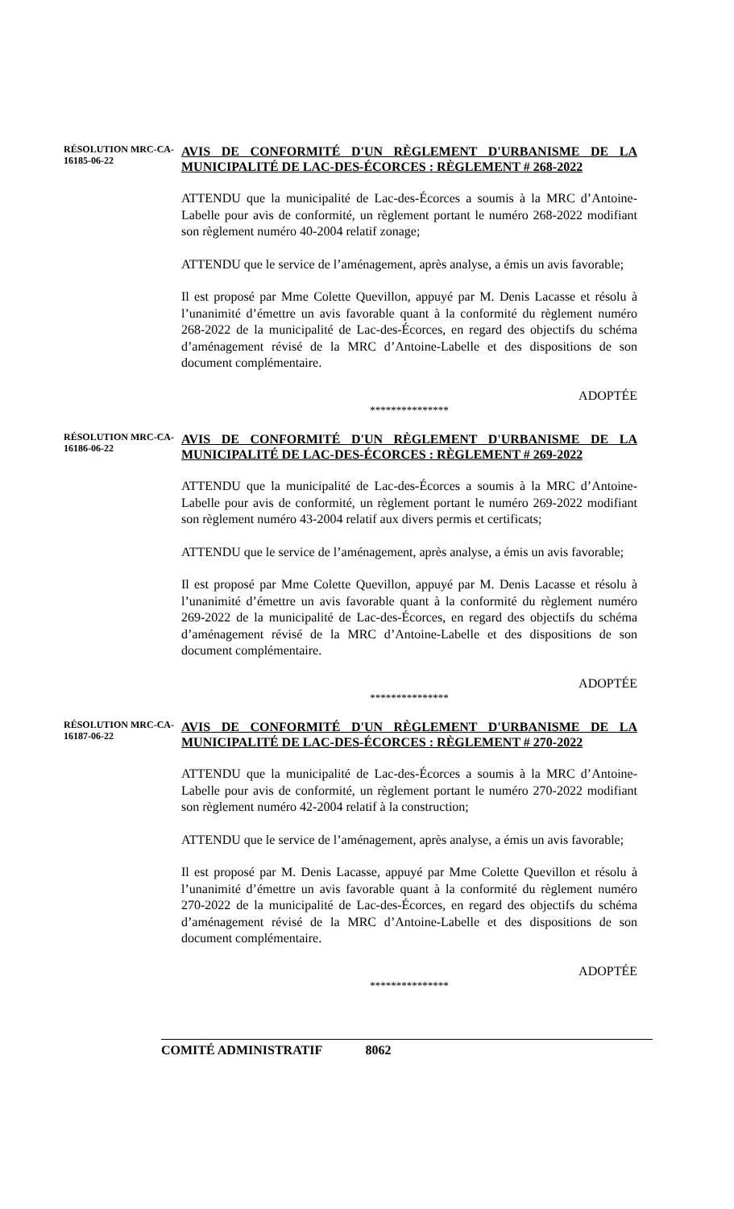RÉSOLUTION MRC-CA- 16185-06-22
AVIS DE CONFORMITÉ D'UN RÈGLEMENT D'URBANISME DE LA MUNICIPALITÉ DE LAC-DES-ÉCORCES : RÈGLEMENT # 268-2022
ATTENDU que la municipalité de Lac-des-Écorces a soumis à la MRC d’Antoine-Labelle pour avis de conformité, un règlement portant le numéro 268-2022 modifiant son règlement numéro 40-2004 relatif zonage;
ATTENDU que le service de l’aménagement, après analyse, a émis un avis favorable;
Il est proposé par Mme Colette Quevillon, appuyé par M. Denis Lacasse et résolu à l’unanimité d’émettre un avis favorable quant à la conformité du règlement numéro 268-2022 de la municipalité de Lac-des-Écorces, en regard des objectifs du schéma d’aménagement révisé de la MRC d’Antoine-Labelle et des dispositions de son document complémentaire.
ADOPTÉE
***************
RÉSOLUTION MRC-CA- 16186-06-22
AVIS DE CONFORMITÉ D'UN RÈGLEMENT D'URBANISME DE LA MUNICIPALITÉ DE LAC-DES-ÉCORCES : RÈGLEMENT # 269-2022
ATTENDU que la municipalité de Lac-des-Écorces a soumis à la MRC d’Antoine-Labelle pour avis de conformité, un règlement portant le numéro 269-2022 modifiant son règlement numéro 43-2004 relatif aux divers permis et certificats;
ATTENDU que le service de l’aménagement, après analyse, a émis un avis favorable;
Il est proposé par Mme Colette Quevillon, appuyé par M. Denis Lacasse et résolu à l’unanimité d’émettre un avis favorable quant à la conformité du règlement numéro 269-2022 de la municipalité de Lac-des-Écorces, en regard des objectifs du schéma d’aménagement révisé de la MRC d’Antoine-Labelle et des dispositions de son document complémentaire.
ADOPTÉE
***************
RÉSOLUTION MRC-CA- 16187-06-22
AVIS DE CONFORMITÉ D'UN RÈGLEMENT D'URBANISME DE LA MUNICIPALITÉ DE LAC-DES-ÉCORCES : RÈGLEMENT # 270-2022
ATTENDU que la municipalité de Lac-des-Écorces a soumis à la MRC d’Antoine-Labelle pour avis de conformité, un règlement portant le numéro 270-2022 modifiant son règlement numéro 42-2004 relatif à la construction;
ATTENDU que le service de l’aménagement, après analyse, a émis un avis favorable;
Il est proposé par M. Denis Lacasse, appuyé par Mme Colette Quevillon et résolu à l’unanimité d’émettre un avis favorable quant à la conformité du règlement numéro 270-2022 de la municipalité de Lac-des-Écorces, en regard des objectifs du schéma d’aménagement révisé de la MRC d’Antoine-Labelle et des dispositions de son document complémentaire.
ADOPTÉE
***************
COMITÉ ADMINISTRATIF 8062